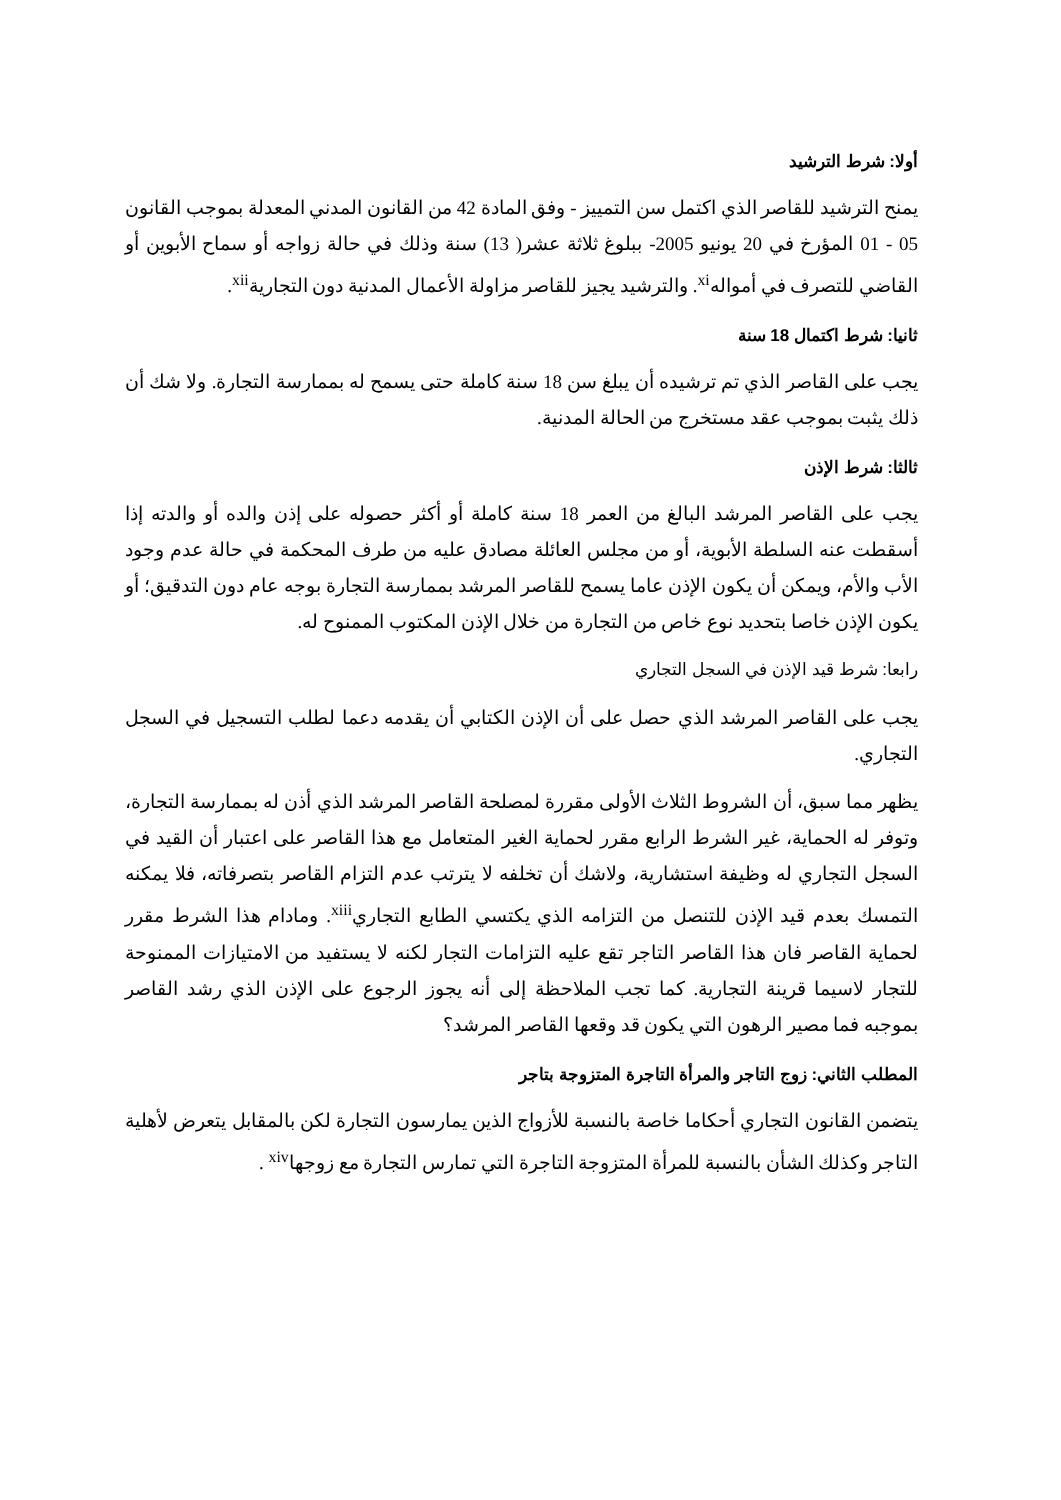أولا: شرط الترشيد
يمنح الترشيد للقاصر الذي اكتمل سن التمييز - وفق المادة 42 من القانون المدني المعدلة بموجب القانون 05 - 01 المؤرخ في 20 يونيو 2005- ببلوغ ثلاثة عشر( 13) سنة وذلك في حالة زواجه أو سماح الأبوين أو القاضي للتصرف في أمواله<sup>xi</sup>. والترشيد يجيز للقاصر مزاولة الأعمال المدنية دون التجارية<sup>xii</sup>.
ثانيا: شرط اكتمال 18 سنة
يجب على القاصر الذي تم ترشيده أن يبلغ سن 18 سنة كاملة حتى يسمح له بممارسة التجارة. ولا شك أن ذلك يثبت بموجب عقد مستخرج من الحالة المدنية.
ثالثا: شرط الإذن
يجب على القاصر المرشد البالغ من العمر 18 سنة كاملة أو أكثر حصوله على إذن والده أو والدته إذا أسقطت عنه السلطة الأبوية، أو من مجلس العائلة مصادق عليه من طرف المحكمة في حالة عدم وجود الأب والأم، ويمكن أن يكون الإذن عاما يسمح للقاصر المرشد بممارسة التجارة بوجه عام دون التدقيق؛ أو يكون الإذن خاصا بتحديد نوع خاص من التجارة من خلال الإذن المكتوب الممنوح له.
رابعا: شرط قيد الإذن في السجل التجاري
يجب على القاصر المرشد الذي حصل على أن الإذن الكتابي أن يقدمه دعما لطلب التسجيل في السجل التجاري.
يظهر مما سبق، أن الشروط الثلاث الأولى مقررة لمصلحة القاصر المرشد الذي أذن له بممارسة التجارة، وتوفر له الحماية، غير الشرط الرابع مقرر لحماية الغير المتعامل مع هذا القاصر على اعتبار أن القيد في السجل التجاري له وظيفة استشارية، ولاشك أن تخلفه لا يترتب عدم التزام القاصر بتصرفاته، فلا يمكنه التمسك بعدم قيد الإذن للتنصل من التزامه الذي يكتسي الطابع التجاري<sup>xiii</sup>. ومادام هذا الشرط مقرر لحماية القاصر فان هذا القاصر التاجر تقع عليه التزامات التجار لكنه لا يستفيد من الامتيازات الممنوحة للتجار لاسيما قرينة التجارية. كما تجب الملاحظة إلى أنه يجوز الرجوع على الإذن الذي رشد القاصر بموجبه فما مصير الرهون التي يكون قد وقعها القاصر المرشد؟
المطلب الثاني: زوج التاجر والمرأة التاجرة المتزوجة بتاجر
يتضمن القانون التجاري أحكاما خاصة بالنسبة للأزواج الذين يمارسون التجارة لكن بالمقابل يتعرض لأهلية التاجر وكذلك الشأن بالنسبة للمرأة المتزوجة التاجرة التي تمارس التجارة مع زوجها<sup>xiv</sup> .